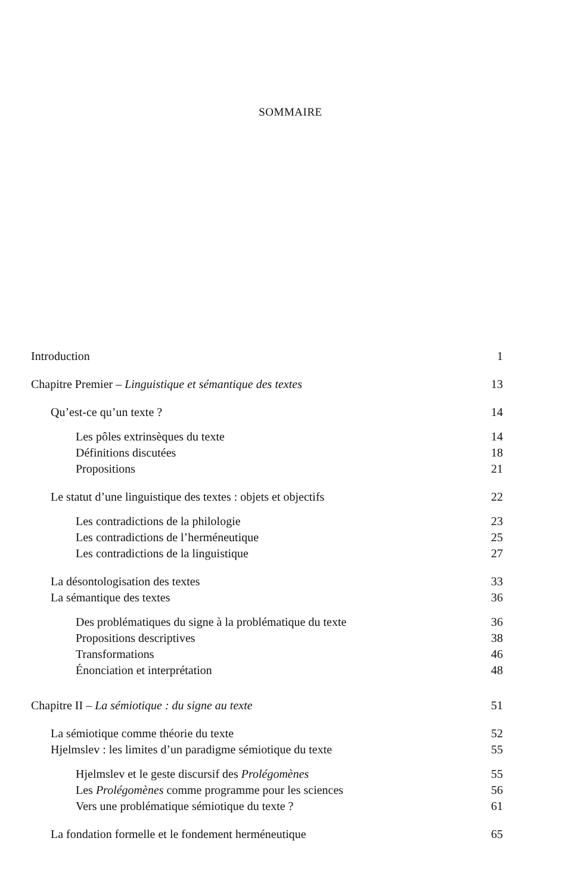SOMMAIRE
Introduction 1
Chapitre Premier – Linguistique et sémantique des textes 13
Qu’est-ce qu’un texte ? 14
Les pôles extrinsèques du texte 14
Définitions discutées 18
Propositions 21
Le statut d’une linguistique des textes : objets et objectifs 22
Les contradictions de la philologie 23
Les contradictions de l’herméneutique 25
Les contradictions de la linguistique 27
La désontologisation des textes 33
La sémantique des textes 36
Des problématiques du signe à la problématique du texte 36
Propositions descriptives 38
Transformations 46
Énonciation et interprétation 48
Chapitre II – La sémiotique : du signe au texte 51
La sémiotique comme théorie du texte 52
Hjelmslev : les limites d’un paradigme sémiotique du texte 55
Hjelmslev et le geste discursif des Prolégomènes 55
Les Prolégomènes comme programme pour les sciences 56
Vers une problématique sémiotique du texte ? 61
La fondation formelle et le fondement herméneutique 65